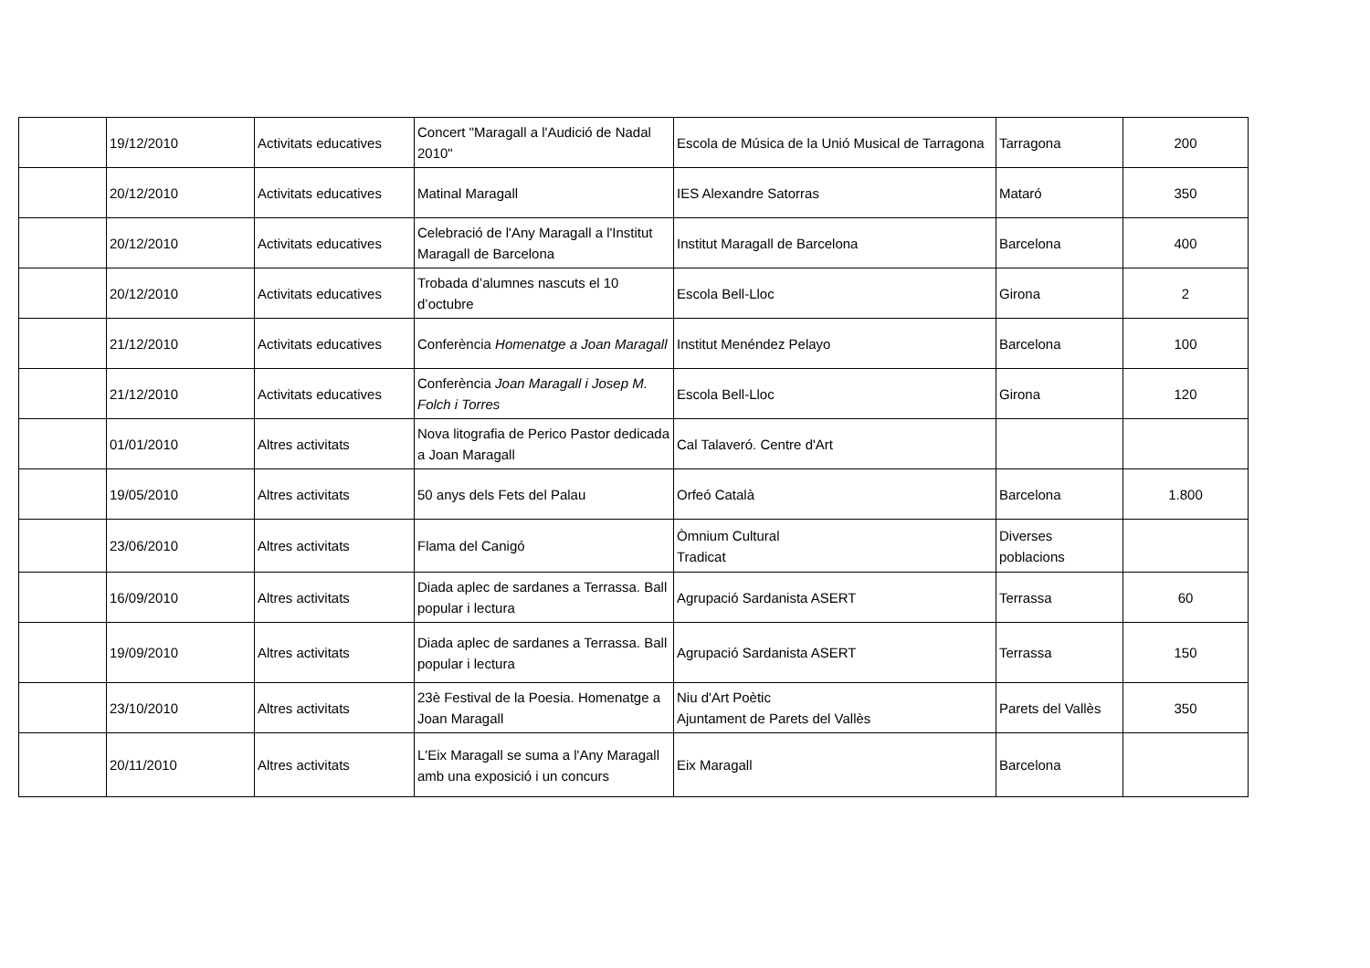| | 19/12/2010 | Activitats educatives | Concert "Maragall a l'Audició de Nadal 2010" | Escola de Música de la Unió Musical de Tarragona | Tarragona | 200 |
| | 20/12/2010 | Activitats educatives | Matinal Maragall | IES Alexandre Satorras | Mataró | 350 |
| | 20/12/2010 | Activitats educatives | Celebració de l'Any Maragall a l'Institut Maragall de Barcelona | Institut Maragall de Barcelona | Barcelona | 400 |
| | 20/12/2010 | Activitats educatives | Trobada d’alumnes nascuts el 10 d’octubre | Escola Bell-Lloc | Girona | 2 |
| | 21/12/2010 | Activitats educatives | Conferència Homenatge a Joan Maragall | Institut Menéndez Pelayo | Barcelona | 100 |
| | 21/12/2010 | Activitats educatives | Conferència Joan Maragall i Josep M. Folch i Torres | Escola Bell-Lloc | Girona | 120 |
| | 01/01/2010 | Altres activitats | Nova litografia de Perico Pastor dedicada a Joan Maragall | Cal Talaveró. Centre d'Art | | |
| | 19/05/2010 | Altres activitats | 50 anys dels Fets del Palau | Orfeó Català | Barcelona | 1.800 |
| | 23/06/2010 | Altres activitats | Flama del Canigó | Òmnium Cultural Tradicat | Diverses poblacions | |
| | 16/09/2010 | Altres activitats | Diada aplec de sardanes a Terrassa. Ball popular i lectura | Agrupació Sardanista ASERT | Terrassa | 60 |
| | 19/09/2010 | Altres activitats | Diada aplec de sardanes a Terrassa. Ball popular i lectura | Agrupació Sardanista ASERT | Terrassa | 150 |
| | 23/10/2010 | Altres activitats | 23è Festival de la Poesia. Homenatge a Joan Maragall | Niu d'Art Poètic Ajuntament de Parets del Vallès | Parets del Vallès | 350 |
| | 20/11/2010 | Altres activitats | L'Eix Maragall se suma a l'Any Maragall amb una exposició i un concurs | Eix Maragall | Barcelona | |